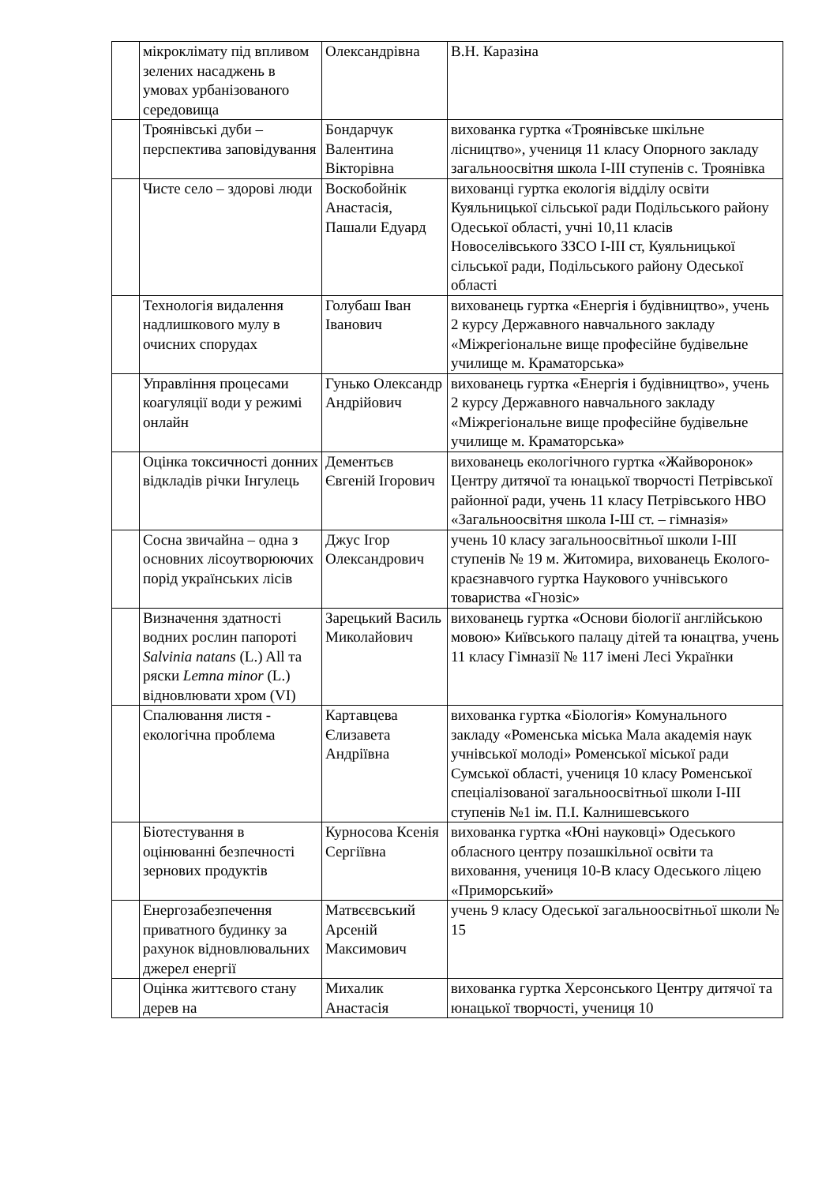| | мікроклімату під впливом зелених насаджень в умовах урбанізованого середовища | Олександрівна | В.Н. Каразіна |
| | Троянівські дуби – перспектива заповідування | Бондарчук Валентина Вікторівна | вихованка гуртка «Троянівське шкільне лісництво», учениця 11 класу Опорного закладу загальноосвітня школа І-ІІІ ступенів с. Троянівка |
| | Чисте село – здорові люди | Воскобойнік Анастасія, Пашали Едуард | вихованці гуртка екологія відділу освіти Куяльницької сільської ради Подільського району Одеської області, учні 10,11 класів Новоселівського ЗЗСО І-ІІІ ст, Куяльницької сільської ради, Подільського району Одеської області |
| | Технологія видалення надлишкового мулу в очисних спорудах | Голубаш Іван Іванович | вихованець гуртка «Енергія і будівництво», учень 2 курсу Державного навчального закладу «Міжрегіональне вище професійне будівельне училище м. Краматорська» |
| | Управління процесами коагуляції води у режимі онлайн | Гунько Олександр Андрійович | вихованець гуртка «Енергія і будівництво», учень 2 курсу Державного навчального закладу «Міжрегіональне вище професійне будівельне училище м. Краматорська» |
| | Оцінка токсичності донних відкладів річки Інгулець | Дементьєв Євгеній Ігорович | вихованець екологічного гуртка «Жайворонок» Центру дитячої та юнацької творчості Петрівської районної ради, учень 11 класу Петрівського НВО «Загальноосвітня школа І-Ш ст. – гімназія» |
| | Сосна звичайна – одна з основних лісоутворюючих порід українських лісів | Джус Ігор Олександрович | учень 10 класу загальноосвітньої школи І-ІІІ ступенів № 19 м. Житомира, вихованець Еколого-краєзнавчого гуртка Наукового учнівського товариства «Гнозіс» |
| | Визначення здатності водних рослин папороті Salvinia natans (L.) All та ряски Lemna minor (L.) відновлювати хром (VI) | Зарецький Василь Миколайович | вихованець гуртка «Основи біології англійською мовою» Київського палацу дітей та юнацтва, учень 11 класу Гімназії № 117 імені Лесі Українки |
| | Спалювання листя - екологічна проблема | Картавцева Єлизавета Андріївна | вихованка гуртка «Біологія» Комунального закладу «Роменська міська Мала академія наук учнівської молоді» Роменської міської ради Сумської області, учениця 10 класу Роменської спеціалізованої загальноосвітньої школи І-ІІІ ступенів №1 ім. П.І. Калнишевського |
| | Біотестування в оцінюванні безпечності зернових продуктів | Курносова Ксенія Сергіївна | вихованка гуртка «Юні науковці» Одеського обласного центру позашкільної освіти та виховання, учениця 10-В класу Одеського ліцею «Приморський» |
| | Енергозабезпечення приватного будинку за рахунок відновлювальних джерел енергії | Матвєєвський Арсеній Максимович | учень 9 класу Одеської загальноосвітньої школи № 15 |
| | Оцінка життєвого стану дерев на | Михалик Анастасія | вихованка гуртка Херсонського Центру дитячої та юнацької творчості, учениця 10 |